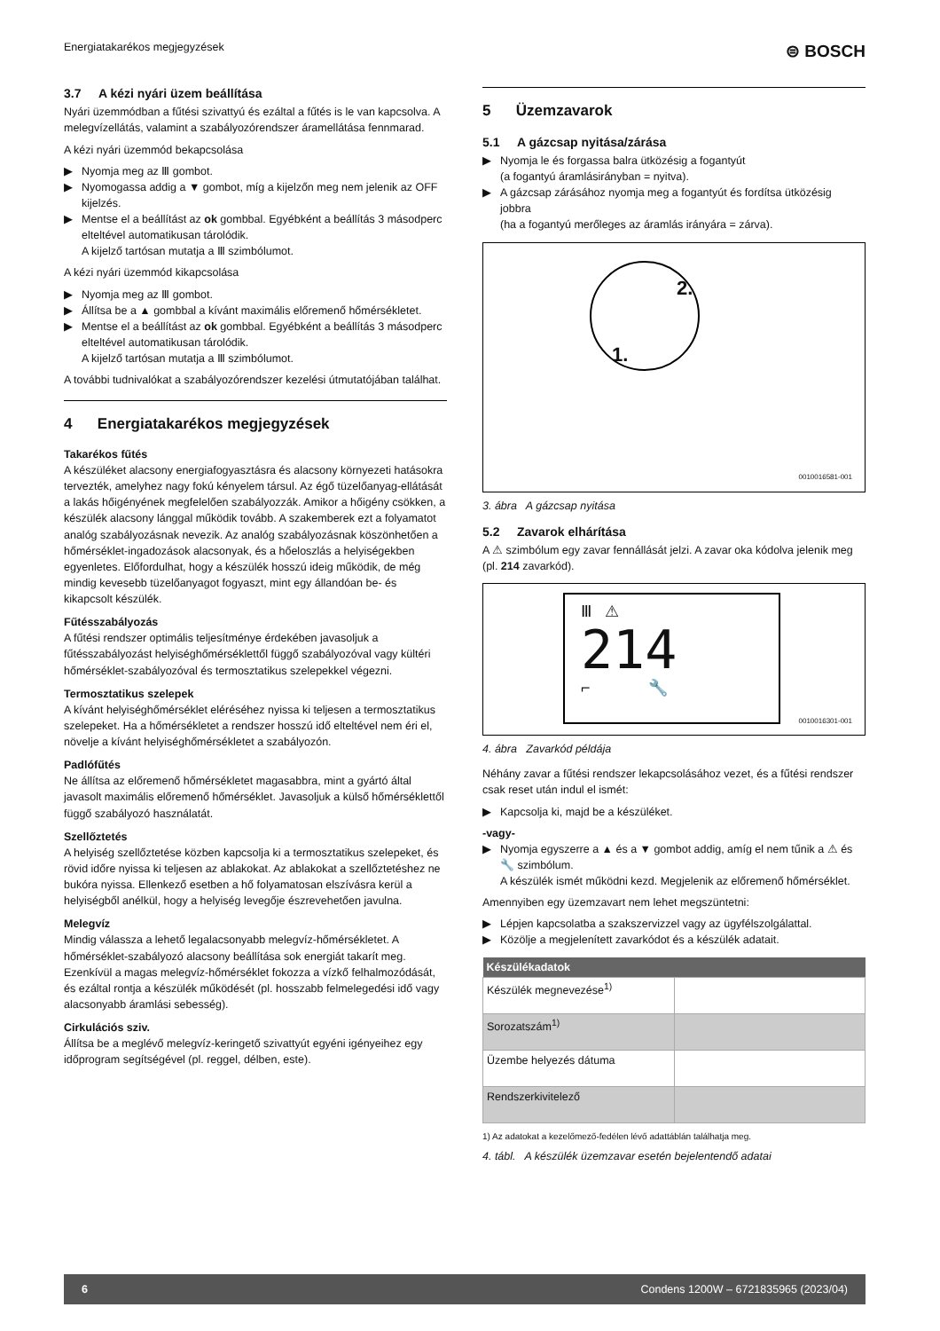Energiatakarékos megjegyzések ⊜ BOSCH
3.7 A kézi nyári üzem beállítása
Nyári üzemmódban a fűtési szivattyú és ezáltal a fűtés is le van kapcsolva. A melegvízellátás, valamint a szabályozórendszer áramellátása fennmarad.
A kézi nyári üzemmód bekapcsolása
▶ Nyomja meg az Ⅲ gombot.
▶ Nyomogassa addig a ▼ gombot, míg a kijelzőn meg nem jelenik az OFF kijelzés.
▶ Mentse el a beállítást az ok gombbal. Egyébként a beállítás 3 másodperc elteltével automatikusan tárolódik.
A kijelző tartósan mutatja a Ⅲ szimbólumot.
A kézi nyári üzemmód kikapcsolása
▶ Nyomja meg az Ⅲ gombot.
▶ Állítsa be a ▲ gombbal a kívánt maximális előremenő hőmérsékletet.
▶ Mentse el a beállítást az ok gombbal. Egyébként a beállítás 3 másodperc elteltével automatikusan tárolódik.
A kijelző tartósan mutatja a Ⅲ szimbólumot.
A további tudnivalókat a szabályozórendszer kezelési útmutatójában találhat.
4 Energiatakarékos megjegyzések
Takarékos fűtés
A készüléket alacsony energiafogyasztásra és alacsony környezeti hatásokra tervezték, amelyhez nagy fokú kényelem társul. Az égő tüzelőanyag-ellátását a lakás hőigényének megfelelően szabályozzák. Amikor a hőigény csökken, a készülék alacsony lánggal működik tovább. A szakemberek ezt a folyamatot analóg szabályozásnak nevezik. Az analóg szabályozásnak köszönhetően a hőmérséklet-ingadozások alacsonyak, és a hőeloszlás a helyiségekben egyenletes. Előfordulhat, hogy a készülék hosszú ideig működik, de még mindig kevesebb tüzelőanyagot fogyaszt, mint egy állandóan be- és kikapcsolt készülék.
Fűtésszabályozás
A fűtési rendszer optimális teljesítménye érdekében javasoljuk a fűtésszabályozást helyiséghőmérséklettől függő szabályozóval vagy kültéri hőmérséklet-szabályozóval és termosztatikus szelepekkel végezni.
Termosztatikus szelepek
A kívánt helyiséghőmérséklet eléréséhez nyissa ki teljesen a termosztatikus szelepeket. Ha a hőmérsékletet a rendszer hosszú idő elteltével nem éri el, növelje a kívánt helyiséghőmérsékletet a szabályozón.
Padlófűtés
Ne állítsa az előremenő hőmérsékletet magasabbra, mint a gyártó által javasolt maximális előremenő hőmérséklet. Javasoljuk a külső hőmérséklettől függő szabályozó használatát.
Szellőztetés
A helyiség szellőztetése közben kapcsolja ki a termosztatikus szelepeket, és rövid időre nyissa ki teljesen az ablakokat. Az ablakokat a szellőztetéshez ne bukóra nyissa. Ellenkező esetben a hő folyamatosan elszívásra kerül a helyiségből anélkül, hogy a helyiség levegője észrevehetően javulna.
Melegvíz
Mindig válassza a lehető legalacsonyabb melegvíz-hőmérsékletet. A hőmérséklet-szabályozó alacsony beállítása sok energiát takarít meg. Ezenkívül a magas melegvíz-hőmérséklet fokozza a vízkő felhalmozódását, és ezáltal rontja a készülék működését (pl. hosszabb felmelegedési idő vagy alacsonyabb áramlási sebesség).
Cirkulációs sziv.
Állítsa be a meglévő melegvíz-keringető szivattyút egyéni igényeihez egy időprogram segítségével (pl. reggel, délben, este).
5 Üzemzavarok
5.1 A gázcsap nyitása/zárása
▶ Nyomja le és forgassa balra ütközésig a fogantyút
(a fogantyú áramlásirányban = nyitva).
▶ A gázcsap zárásához nyomja meg a fogantyút és fordítsa ütközésig jobbra
(ha a fogantyú merőleges az áramlás irányára = zárva).
2.
1.
0010016581-001
3. ábra A gázcsap nyitása
5.2 Zavarok elhárítása
A ⚠ szimbólum egy zavar fennállását jelzi. A zavar oka kódolva jelenik meg (pl. 214 zavarkód).
Ⅲ ⚠
214
⌐ 🔧
0010016301-001
4. ábra Zavarkód példája
Néhány zavar a fűtési rendszer lekapcsolásához vezet, és a fűtési rendszer csak reset után indul el ismét:
▶ Kapcsolja ki, majd be a készüléket.
-vagy-
▶ Nyomja egyszerre a ▲ és a ▼ gombot addig, amíg el nem tűnik a ⚠ és 🔧 szimbólum.
A készülék ismét működni kezd. Megjelenik az előremenő hőmérséklet.
Amennyiben egy üzemzavart nem lehet megszüntetni:
▶ Lépjen kapcsolatba a szakszervizzel vagy az ügyfélszolgálattal.
▶ Közölje a megjelenített zavarkódot és a készülék adatait.
| Készülékadatok | |
| --- | --- |
| Készülék megnevezése<sup>1)</sup> | |
| Sorozatszám<sup>1)</sup> | |
| Üzembe helyezés dátuma | |
| Rendszerkivitelező | |
1) Az adatokat a kezelőmező-fedélen lévő adattáblán találhatja meg.
4. tábl. A készülék üzemzavar esetén bejelentendő adatai
6 Condens 1200W – 6721835965 (2023/04)